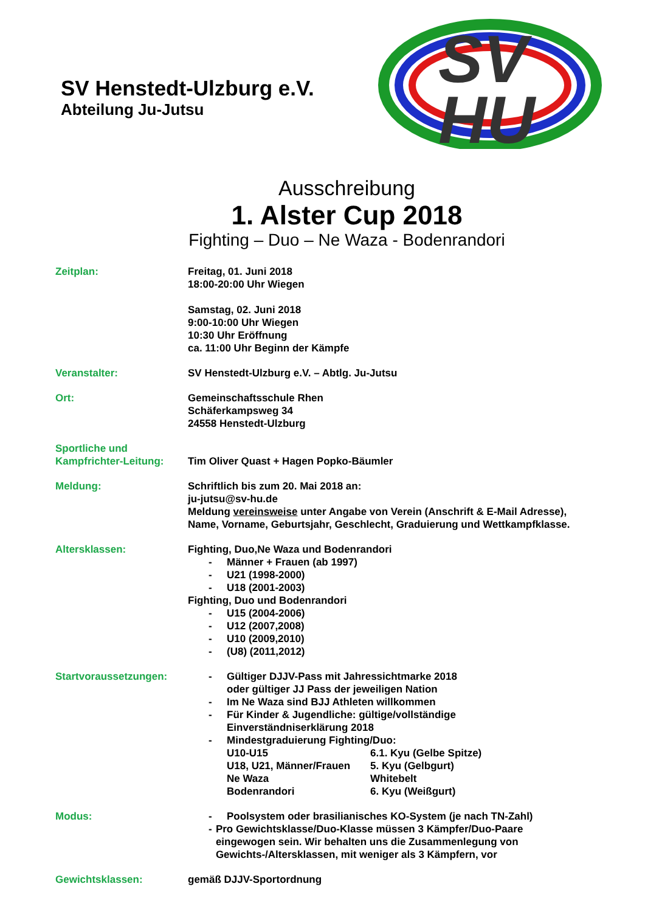SV Henstedt-Ulzburg e.V.
Abteilung Ju-Jutsu
SV
HU
Ausschreibung
1. Alster Cup 2018
Fighting – Duo – Ne Waza - Bodenrandori
Zeitplan: Freitag, 01. Juni 2018
18:00-20:00 Uhr Wiegen
Samstag, 02. Juni 2018
9:00-10:00 Uhr Wiegen
10:30 Uhr Eröffnung
ca. 11:00 Uhr Beginn der Kämpfe
Veranstalter: SV Henstedt-Ulzburg e.V. – Abtlg. Ju-Jutsu
Ort: Gemeinschaftsschule Rhen
Schäferkampsweg 34
24558 Henstedt-Ulzburg
Sportliche und
Kampfrichter-Leitung:
Tim Oliver Quast + Hagen Popko-Bäumler
Meldung: Schriftlich bis zum 20. Mai 2018 an:
ju-jutsu@sv-hu.de
Meldung vereinsweise unter Angabe von Verein (Anschrift & E-Mail Adresse), Name, Vorname, Geburtsjahr, Geschlecht, Graduierung und Wettkampfklasse.
Altersklassen: Fighting, Duo,Ne Waza und Bodenrandori
- Männer + Frauen (ab 1997)
- U21 (1998-2000)
- U18 (2001-2003)
Fighting, Duo und Bodenrandori
- U15 (2004-2006)
- U12 (2007,2008)
- U10 (2009,2010)
- (U8) (2011,2012)
Startvoraussetzungen: - Gültiger DJJV-Pass mit Jahressichtmarke 2018
oder gültiger JJ Pass der jeweiligen Nation
- Im Ne Waza sind BJJ Athleten willkommen
- Für Kinder & Jugendliche: gültige/vollständige
Einverständniserklärung 2018
- Mindestgraduierung Fighting/Duo:
U10-U15 6.1. Kyu (Gelbe Spitze)
U18, U21, Männer/Frauen 5. Kyu (Gelbgurt)
Ne Waza Whitebelt
Bodenrandori 6. Kyu (Weißgurt)
Modus: - Poolsystem oder brasilianisches KO-System (je nach TN-Zahl)
- Pro Gewichtsklasse/Duo-Klasse müssen 3 Kämpfer/Duo-Paare eingewogen sein. Wir behalten uns die Zusammenlegung von Gewichts-/Altersklassen, mit weniger als 3 Kämpfern, vor
Gewichtsklassen: gemäß DJJV-Sportordnung